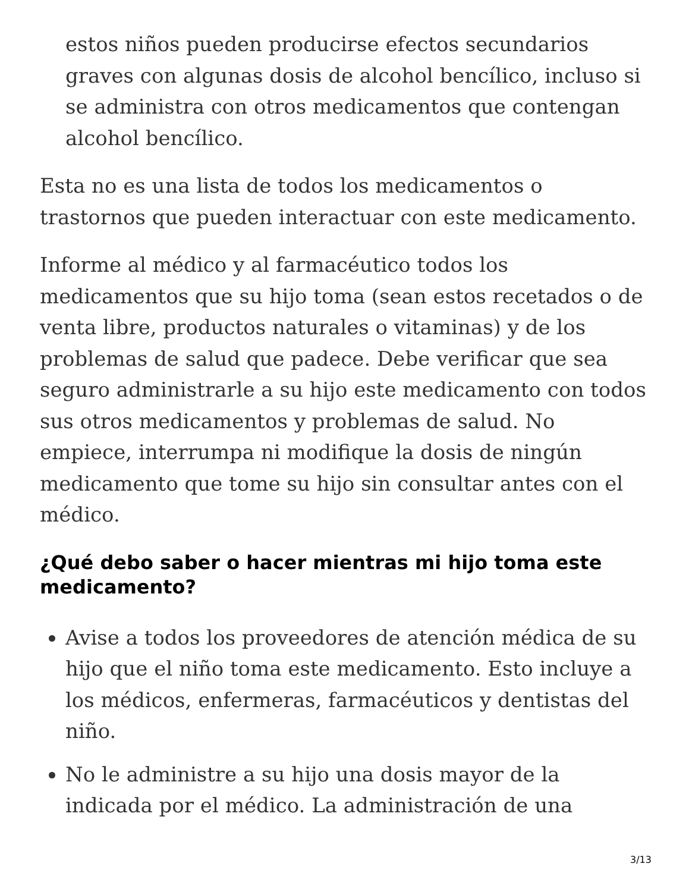estos niños pueden producirse efectos secundarios graves con algunas dosis de alcohol bencílico, incluso si se administra con otros medicamentos que contengan alcohol bencílico.
Esta no es una lista de todos los medicamentos o trastornos que pueden interactuar con este medicamento.
Informe al médico y al farmacéutico todos los medicamentos que su hijo toma (sean estos recetados o de venta libre, productos naturales o vitaminas) y de los problemas de salud que padece. Debe verificar que sea seguro administrarle a su hijo este medicamento con todos sus otros medicamentos y problemas de salud. No empiece, interrumpa ni modifique la dosis de ningún medicamento que tome su hijo sin consultar antes con el médico.
¿Qué debo saber o hacer mientras mi hijo toma este medicamento?
Avise a todos los proveedores de atención médica de su hijo que el niño toma este medicamento. Esto incluye a los médicos, enfermeras, farmacéuticos y dentistas del niño.
No le administre a su hijo una dosis mayor de la indicada por el médico. La administración de una
3/13